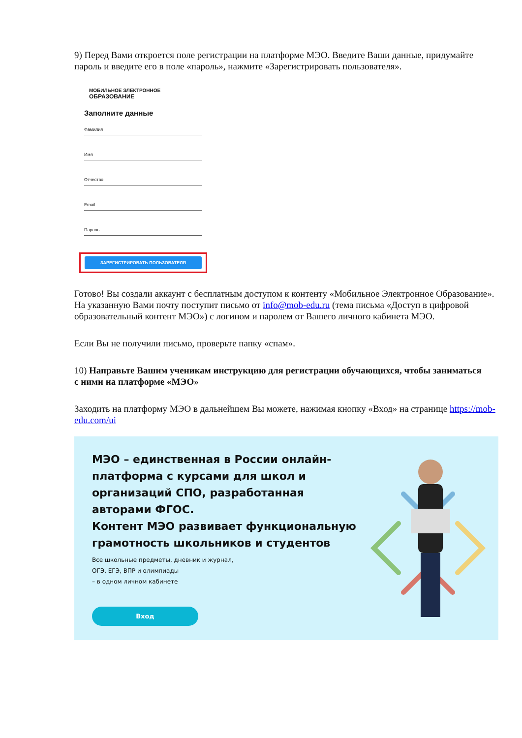9) Перед Вами откроется поле регистрации на платформе МЭО. Введите Ваши данные, придумайте пароль и введите его в поле «пароль», нажмите «Зарегистрировать пользователя».
МОБИЛЬНОЕ ЭЛЕКТРОННОЕ
ОБРАЗОВАНИЕ
Заполните данные
Фамилия
Имя
Отчество
Email
Пароль
ЗАРЕГИСТРИРОВАТЬ ПОЛЬЗОВАТЕЛЯ
Готово! Вы создали аккаунт с бесплатным доступом к контенту «Мобильное Электронное Образование». На указанную Вами почту поступит письмо от info@mob-edu.ru (тема письма «Доступ в цифровой образовательный контент МЭО») с логином и паролем от Вашего личного кабинета МЭО.
Если Вы не получили письмо, проверьте папку «спам».
10) Направьте Вашим ученикам инструкцию для регистрации обучающихся, чтобы заниматься
с ними на платформе «МЭО»
Заходить на платформу МЭО в дальнейшем Вы можете, нажимая кнопку «Вход» на странице https://mob-edu.com/ui
МЭО – единственная в России онлайн-платформа с курсами для школ и организаций СПО, разработанная авторами ФГОС.
Контент МЭО развивает функциональную грамотность школьников и студентов
Все школьные предметы, дневник и журнал,
ОГЭ, ЕГЭ, ВПР и олимпиады
– в одном личном кабинете
Вход